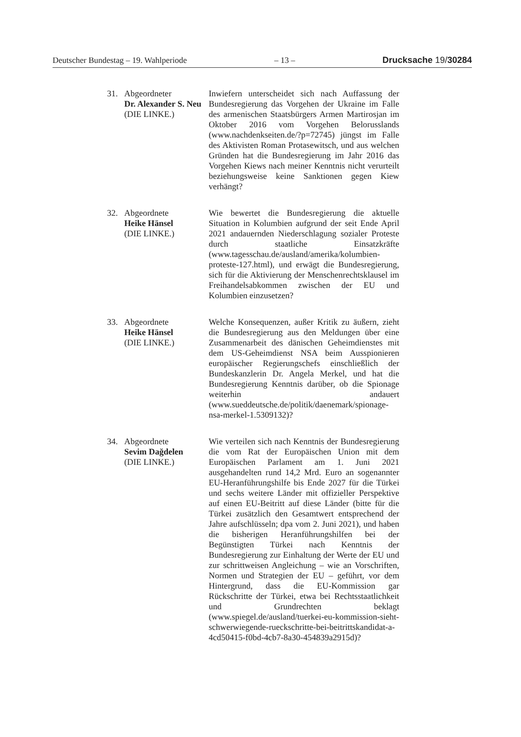Deutscher Bundestag – 19. Wahlperiode – 13 – Drucksache 19/30284
31. Abgeordneter
Dr. Alexander S. Neu
(DIE LINKE.)
Inwiefern unterscheidet sich nach Auffassung der Bundesregierung das Vorgehen der Ukraine im Falle des armenischen Staatsbürgers Armen Martirosjan im Oktober 2016 vom Vorgehen Belorusslands (www.nachdenkseiten.de/?p=72745) jüngst im Falle des Aktivisten Roman Protasewitsch, und aus welchen Gründen hat die Bundesregierung im Jahr 2016 das Vorgehen Kiews nach meiner Kenntnis nicht verurteilt beziehungsweise keine Sanktionen gegen Kiew verhängt?
32. Abgeordnete
Heike Hänsel
(DIE LINKE.)
Wie bewertet die Bundesregierung die aktuelle Situation in Kolumbien aufgrund der seit Ende April 2021 andauernden Niederschlagung sozialer Proteste durch staatliche Einsatzkräfte (www.tagesschau.de/ausland/amerika/kolumbien-proteste-127.html), und erwägt die Bundesregierung, sich für die Aktivierung der Menschenrechtsklausel im Freihandelsabkommen zwischen der EU und Kolumbien einzusetzen?
33. Abgeordnete
Heike Hänsel
(DIE LINKE.)
Welche Konsequenzen, außer Kritik zu äußern, zieht die Bundesregierung aus den Meldungen über eine Zusammenarbeit des dänischen Geheimdienstes mit dem US-Geheimdienst NSA beim Ausspionieren europäischer Regierungschefs einschließlich der Bundeskanzlerin Dr. Angela Merkel, und hat die Bundesregierung Kenntnis darüber, ob die Spionage weiterhin andauert (www.sueddeutsche.de/politik/daenemark/spionage-nsa-merkel-1.5309132)?
34. Abgeordnete
Sevim Dağdelen
(DIE LINKE.)
Wie verteilen sich nach Kenntnis der Bundesregierung die vom Rat der Europäischen Union mit dem Europäischen Parlament am 1. Juni 2021 ausgehandelten rund 14,2 Mrd. Euro an sogenannter EU-Heranführungshilfe bis Ende 2027 für die Türkei und sechs weitere Länder mit offizieller Perspektive auf einen EU-Beitritt auf diese Länder (bitte für die Türkei zusätzlich den Gesamtwert entsprechend der Jahre aufschlüsseln; dpa vom 2. Juni 2021), und haben die bisherigen Heranführungshilfen bei der Begünstigten Türkei nach Kenntnis der Bundesregierung zur Einhaltung der Werte der EU und zur schrittweisen Angleichung – wie an Vorschriften, Normen und Strategien der EU – geführt, vor dem Hintergrund, dass die EU-Kommission gar Rückschritte der Türkei, etwa bei Rechtsstaatlichkeit und Grundrechten beklagt (www.spiegel.de/ausland/tuerkei-eu-kommission-sieht-schwerwiegende-rueckschritte-bei-beitrittskandidat-a-4cd50415-f0bd-4cb7-8a30-454839a2915d)?